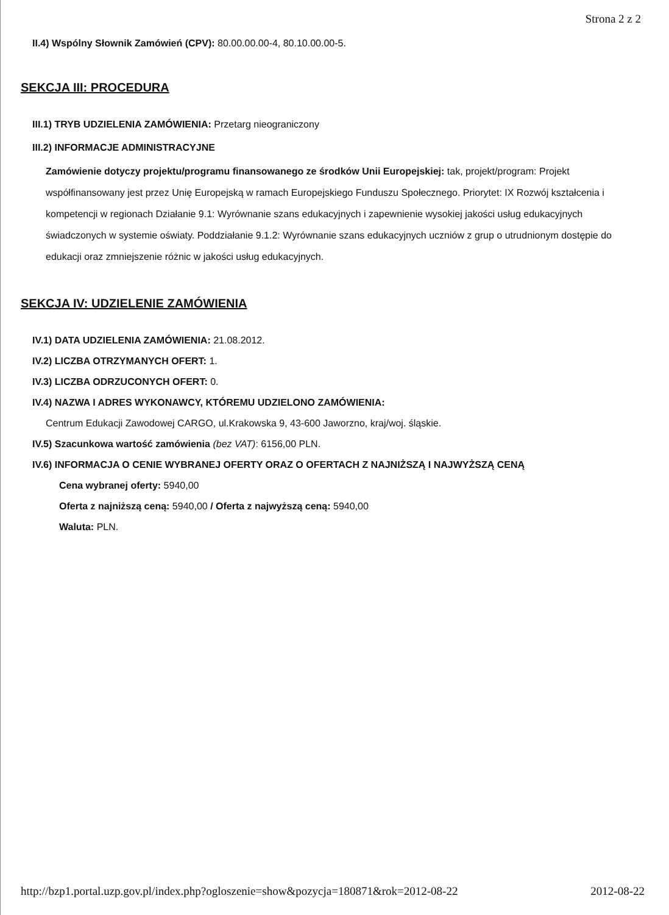Strona 2 z 2
II.4) Wspólny Słownik Zamówień (CPV): 80.00.00.00-4, 80.10.00.00-5.
SEKCJA III: PROCEDURA
III.1) TRYB UDZIELENIA ZAMÓWIENIA: Przetarg nieograniczony
III.2) INFORMACJE ADMINISTRACYJNE
Zamówienie dotyczy projektu/programu finansowanego ze środków Unii Europejskiej: tak, projekt/program: Projekt współfinansowany jest przez Unię Europejską w ramach Europejskiego Funduszu Społecznego. Priorytet: IX Rozwój kształcenia i kompetencji w regionach Działanie 9.1: Wyrównanie szans edukacyjnych i zapewnienie wysokiej jakości usług edukacyjnych świadczonych w systemie oświaty. Poddziałanie 9.1.2: Wyrównanie szans edukacyjnych uczniów z grup o utrudnionym dostępie do edukacji oraz zmniejszenie różnic w jakości usług edukacyjnych.
SEKCJA IV: UDZIELENIE ZAMÓWIENIA
IV.1) DATA UDZIELENIA ZAMÓWIENIA: 21.08.2012.
IV.2) LICZBA OTRZYMANYCH OFERT: 1.
IV.3) LICZBA ODRZUCONYCH OFERT: 0.
IV.4) NAZWA I ADRES WYKONAWCY, KTÓREMU UDZIELONO ZAMÓWIENIA:
Centrum Edukacji Zawodowej CARGO, ul.Krakowska 9, 43-600 Jaworzno, kraj/woj. śląskie.
IV.5) Szacunkowa wartość zamówienia (bez VAT): 6156,00 PLN.
IV.6) INFORMACJA O CENIE WYBRANEJ OFERTY ORAZ O OFERTACH Z NAJNIŻSZĄ I NAJWYŻSZĄ CENĄ
Cena wybranej oferty: 5940,00
Oferta z najniższą ceną: 5940,00 / Oferta z najwyższą ceną: 5940,00
Waluta: PLN.
http://bzp1.portal.uzp.gov.pl/index.php?ogloszenie=show&pozycja=180871&rok=2012-08-22 2012-08-22